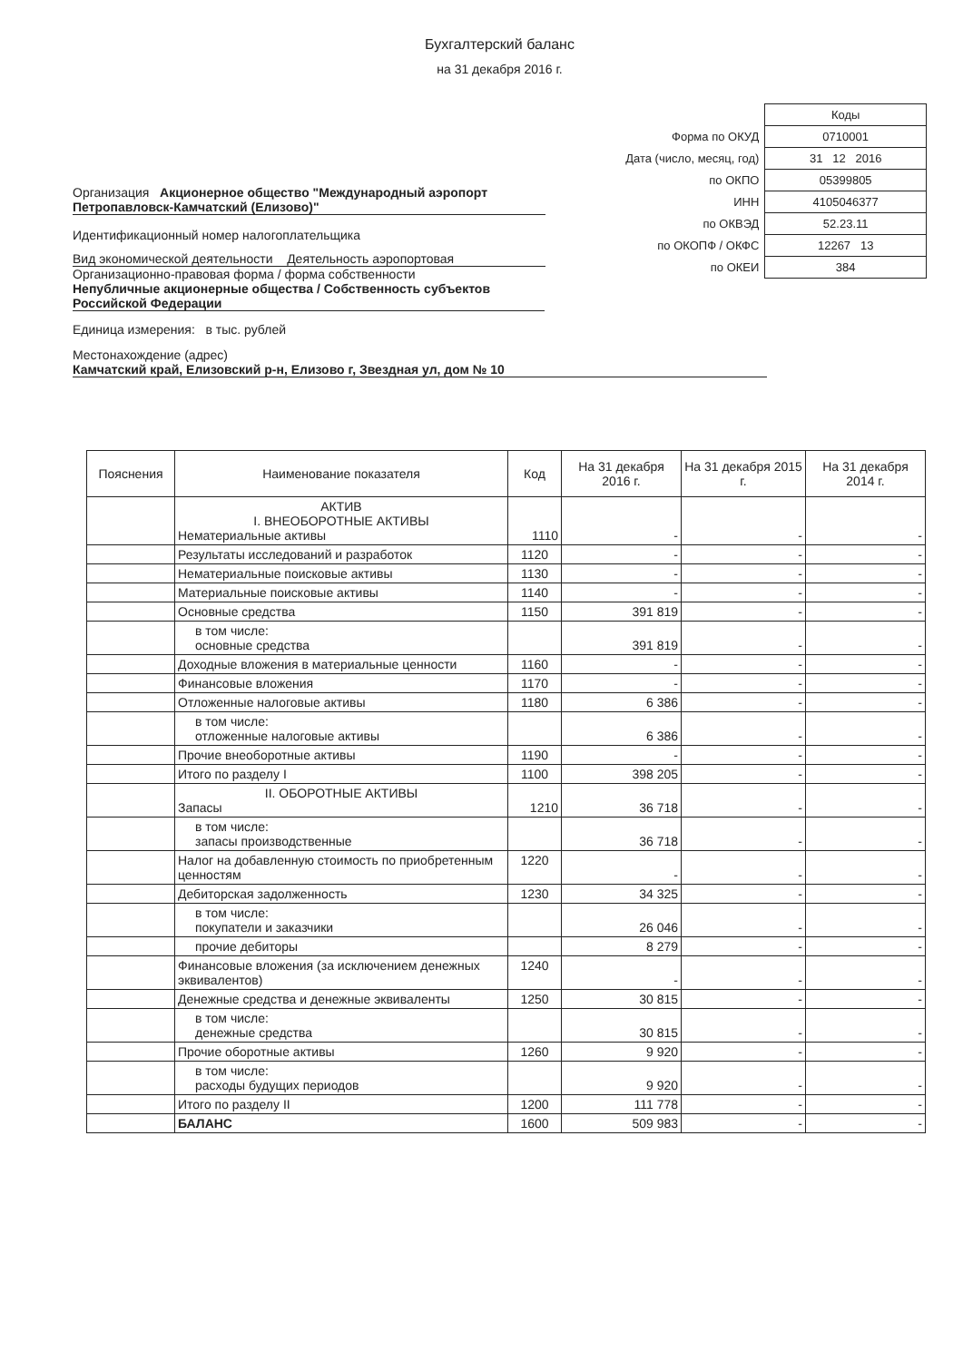Бухгалтерский баланс
на 31 декабря 2016 г.
Организация Акционерное общество "Международный аэропорт Петропавловск-Камчатский (Елизово)"
Идентификационный номер налогоплательщика
Вид экономической деятельности Деятельность аэропортовая
Организационно-правовая форма / форма собственности
Непубличные акционерные общества / Собственность субъектов Российской Федерации
Единица измерения: в тыс. рублей
Местонахождение (адрес)
| | Коды |
| Форма по ОКУД | 0710001 |
| Дата (число, месяц, год) | 31 12 2016 |
| по ОКПО | 05399805 |
| ИНН | 4105046377 |
| по ОКВЭД | 52.23.11 |
| по ОКОПФ / ОКФС | 12267 13 |
| по ОКЕИ | 384 |
Камчатский край, Елизовский р-н, Елизово г, Звездная ул, дом № 10
| Пояснения | Наименование показателя | Код | На 31 декабря 2016 г. | На 31 декабря 2015 г. | На 31 декабря 2014 г. |
| --- | --- | --- | --- | --- | --- |
| | АКТИВ I. ВНЕОБОРОТНЫЕ АКТИВЫ Нематериальные активы | 1110 | - | - | - |
| | Результаты исследований и разработок | 1120 | - | - | - |
| | Нематериальные поисковые активы | 1130 | - | - | - |
| | Материальные поисковые активы | 1140 | - | - | - |
| | Основные средства | 1150 | 391 819 | - | - |
| | в том числе: основные средства | | 391 819 | - | - |
| | Доходные вложения в материальные ценности | 1160 | - | - | - |
| | Финансовые вложения | 1170 | - | - | - |
| | Отложенные налоговые активы | 1180 | 6 386 | - | - |
| | в том числе: отложенные налоговые активы | | 6 386 | - | - |
| | Прочие внеоборотные активы | 1190 | - | - | - |
| | Итого по разделу I | 1100 | 398 205 | - | - |
| | II. ОБОРОТНЫЕ АКТИВЫ Запасы | 1210 | 36 718 | - | - |
| | в том числе: запасы производственные | | 36 718 | - | - |
| | Налог на добавленную стоимость по приобретенным ценностям | 1220 | - | - | - |
| | Дебиторская задолженность | 1230 | 34 325 | - | - |
| | в том числе: покупатели и заказчики | | 26 046 | - | - |
| | прочие дебиторы | | 8 279 | - | - |
| | Финансовые вложения (за исключением денежных эквивалентов) | 1240 | - | - | - |
| | Денежные средства и денежные эквиваленты | 1250 | 30 815 | - | - |
| | в том числе: денежные средства | | 30 815 | - | - |
| | Прочие оборотные активы | 1260 | 9 920 | - | - |
| | в том числе: расходы будущих периодов | | 9 920 | - | - |
| | Итого по разделу II | 1200 | 111 778 | - | - |
| | БАЛАНС | 1600 | 509 983 | - | - |